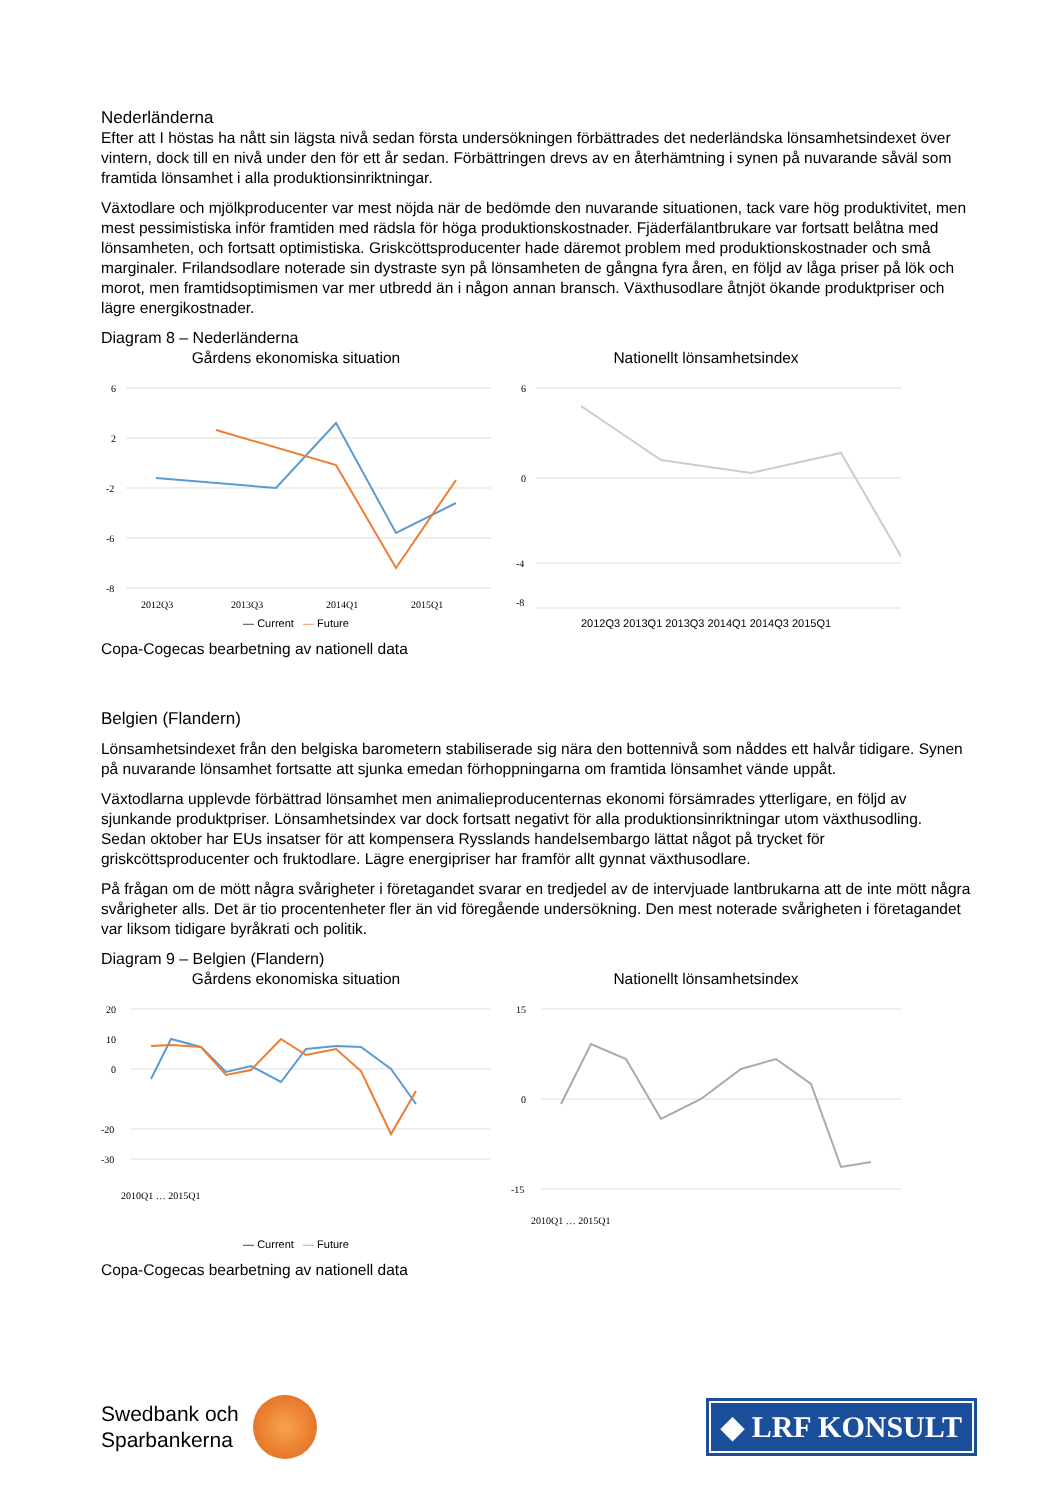Nederländerna
Efter att I höstas ha nått sin lägsta nivå sedan första undersökningen förbättrades det nederländska lönsamhetsindexet över vintern, dock till en nivå under den för ett år sedan. Förbättringen drevs av en återhämtning i synen på nuvarande såväl som framtida lönsamhet i alla produktionsinriktningar.
Växtodlare och mjölkproducenter var mest nöjda när de bedömde den nuvarande situationen, tack vare hög produktivitet, men mest pessimistiska inför framtiden med rädsla för höga produktionskostnader. Fjäderfälantbrukare var fortsatt belåtna med lönsamheten, och fortsatt optimistiska. Griskcöttsproducenter hade däremot problem med produktionskostnader och små marginaler. Frilandsodlare noterade sin dystraste syn på lönsamheten de gångna fyra åren, en följd av låga priser på lök och morot, men framtidsoptimismen var mer utbredd än i någon annan bransch. Växthusodlare åtnjöt ökande produktpriser och lägre energikostnader.
Diagram 8 – Nederländerna
Gårdens ekonomiska situation
6
2
-2
-6
-8
2012Q3
2013Q3
2014Q1
2015Q1
— Current — Future
Nationellt lönsamhetsindex
6
0
-4
-8
2012Q3 2013Q1 2013Q3 2014Q1 2014Q3 2015Q1
Copa-Cogecas bearbetning av nationell data
Belgien (Flandern)
Lönsamhetsindexet från den belgiska barometern stabiliserade sig nära den bottennivå som nåddes ett halvår tidigare. Synen på nuvarande lönsamhet fortsatte att sjunka emedan förhoppningarna om framtida lönsamhet vände uppåt.
Växtodlarna upplevde förbättrad lönsamhet men animalieproducenternas ekonomi försämrades ytterligare, en följd av sjunkande produktpriser. Lönsamhetsindex var dock fortsatt negativt för alla produktionsinriktningar utom växthusodling. Sedan oktober har EUs insatser för att kompensera Rysslands handelsembargo lättat något på trycket för griskcöttsproducenter och fruktodlare. Lägre energipriser har framför allt gynnat växthusodlare.
På frågan om de mött några svårigheter i företagandet svarar en tredjedel av de intervjuade lantbrukarna att de inte mött några svårigheter alls. Det är tio procentenheter fler än vid föregående undersökning. Den mest noterade svårigheten i företagandet var liksom tidigare byråkrati och politik.
Diagram 9 – Belgien (Flandern)
Gårdens ekonomiska situation
20
10
0
-20
-30
2010Q1 … 2015Q1
— Current — Future
Nationellt lönsamhetsindex
15
0
-15
2010Q1 … 2015Q1
Copa-Cogecas bearbetning av nationell data
Swedbank och
Sparbankerna
◆ LRF KONSULT